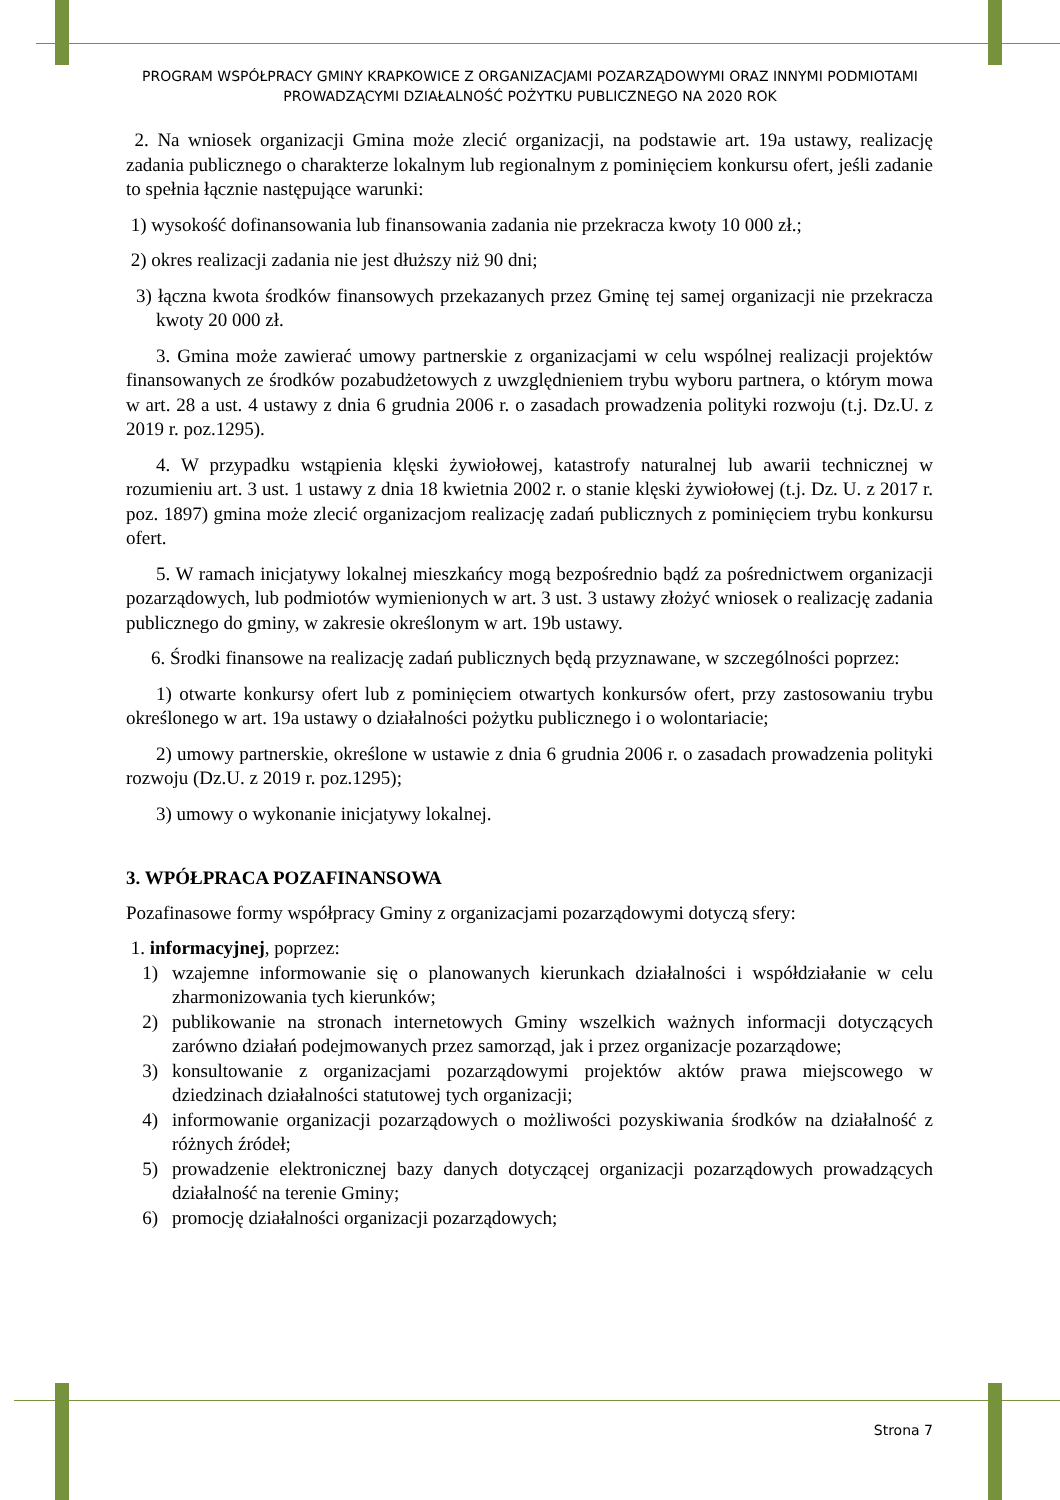PROGRAM WSPÓŁPRACY GMINY KRAPKOWICE Z ORGANIZACJAMI POZARZĄDOWYMI ORAZ INNYMI PODMIOTAMI PROWADZĄCYMI DZIAŁALNOŚĆ POŻYTKU PUBLICZNEGO NA 2020 ROK
2. Na wniosek organizacji Gmina może zlecić organizacji, na podstawie art. 19a ustawy, realizację zadania publicznego o charakterze lokalnym lub regionalnym z pominięciem konkursu ofert, jeśli zadanie to spełnia łącznie następujące warunki:
1) wysokość dofinansowania lub finansowania zadania nie przekracza kwoty 10 000 zł.;
2) okres realizacji zadania nie jest dłuższy niż 90 dni;
3) łączna kwota środków finansowych przekazanych przez Gminę tej samej organizacji nie przekracza kwoty 20 000 zł.
3. Gmina może zawierać umowy partnerskie z organizacjami w celu wspólnej realizacji projektów finansowanych ze środków pozabudżetowych z uwzględnieniem trybu wyboru partnera, o którym mowa w art. 28 a ust. 4 ustawy z dnia 6 grudnia 2006 r. o zasadach prowadzenia polityki rozwoju (t.j. Dz.U. z 2019 r. poz.1295).
4. W przypadku wstąpienia klęski żywiołowej, katastrofy naturalnej lub awarii technicznej w rozumieniu art. 3 ust. 1 ustawy z dnia 18 kwietnia 2002 r. o stanie klęski żywiołowej (t.j. Dz. U. z 2017 r. poz. 1897) gmina może zlecić organizacjom realizację zadań publicznych z pominięciem trybu konkursu ofert.
5. W ramach inicjatywy lokalnej mieszkańcy mogą bezpośrednio bądź za pośrednictwem organizacji pozarządowych, lub podmiotów wymienionych w art. 3 ust. 3 ustawy złożyć wniosek o realizację zadania publicznego do gminy, w zakresie określonym w art. 19b ustawy.
6. Środki finansowe na realizację zadań publicznych będą przyznawane, w szczególności poprzez:
1) otwarte konkursy ofert lub z pominięciem otwartych konkursów ofert, przy zastosowaniu trybu określonego w art. 19a ustawy o działalności pożytku publicznego i o wolontariacie;
2) umowy partnerskie, określone w ustawie z dnia 6 grudnia 2006 r. o zasadach prowadzenia polityki rozwoju (Dz.U. z 2019 r. poz.1295);
3) umowy o wykonanie inicjatywy lokalnej.
3. WPÓŁPRACA POZAFINANSOWA
Pozafinasowe formy współpracy Gminy z organizacjami pozarządowymi dotyczą sfery:
1. informacyjnej, poprzez:
1) wzajemne informowanie się o planowanych kierunkach działalności i współdziałanie w celu zharmonizowania tych kierunków;
2) publikowanie na stronach internetowych Gminy wszelkich ważnych informacji dotyczących zarówno działań podejmowanych przez samorząd, jak i przez organizacje pozarządowe;
3) konsultowanie z organizacjami pozarządowymi projektów aktów prawa miejscowego w dziedzinach działalności statutowej tych organizacji;
4) informowanie organizacji pozarządowych o możliwości pozyskiwania środków na działalność z różnych źródeł;
5) prowadzenie elektronicznej bazy danych dotyczącej organizacji pozarządowych prowadzących działalność na terenie Gminy;
6) promocję działalności organizacji pozarządowych;
Strona 7